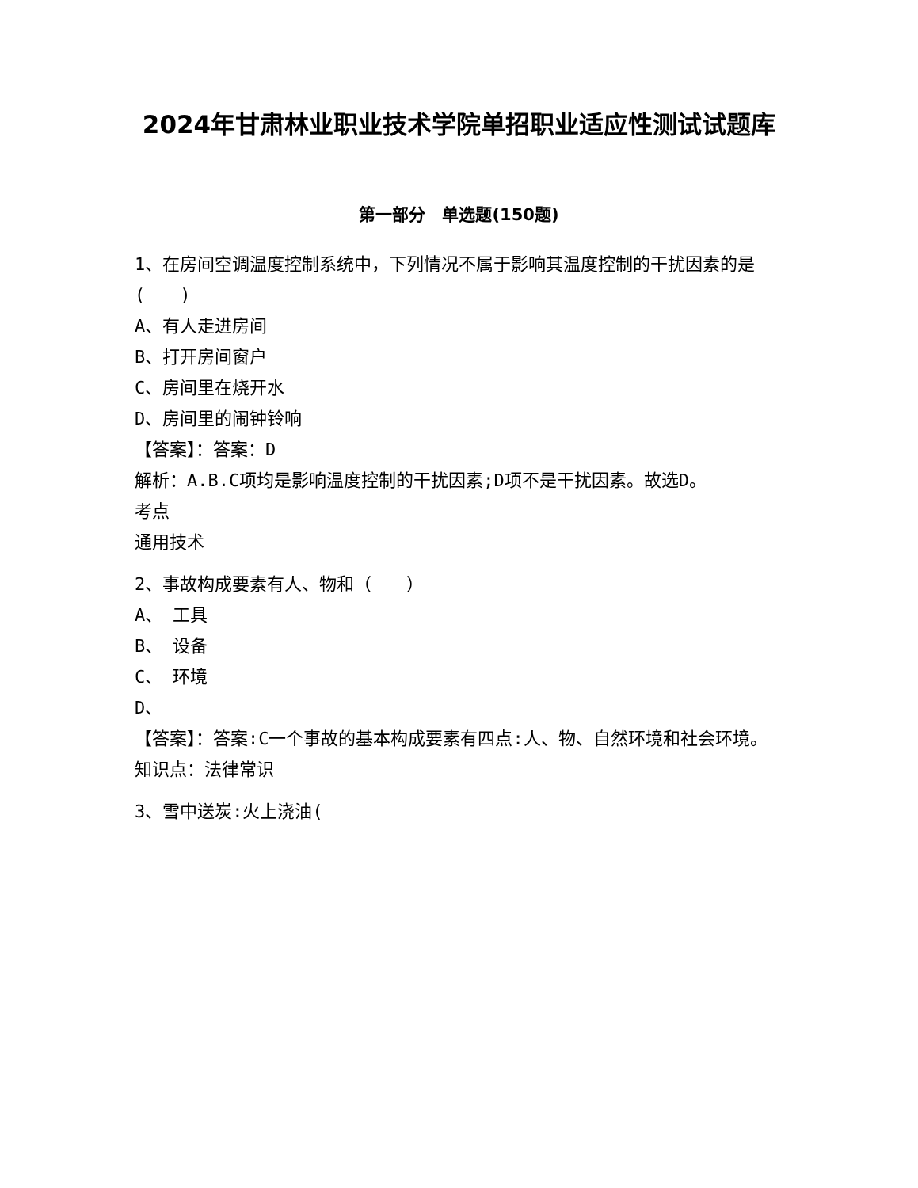2024年甘肃林业职业技术学院单招职业适应性测试试题库
第一部分　单选题(150题)
1、在房间空调温度控制系统中，下列情况不属于影响其温度控制的干扰因素的是(　　)
A、有人走进房间
B、打开房间窗户
C、房间里在烧开水
D、房间里的闹钟铃响
【答案】：答案：D
解析：A.B.C项均是影响温度控制的干扰因素;D项不是干扰因素。故选D。
考点
通用技术
2、事故构成要素有人、物和（　　）
A、 工具
B、 设备
C、 环境
D、
【答案】：答案:C一个事故的基本构成要素有四点:人、物、自然环境和社会环境。知识点：法律常识
3、雪中送炭:火上浇油(